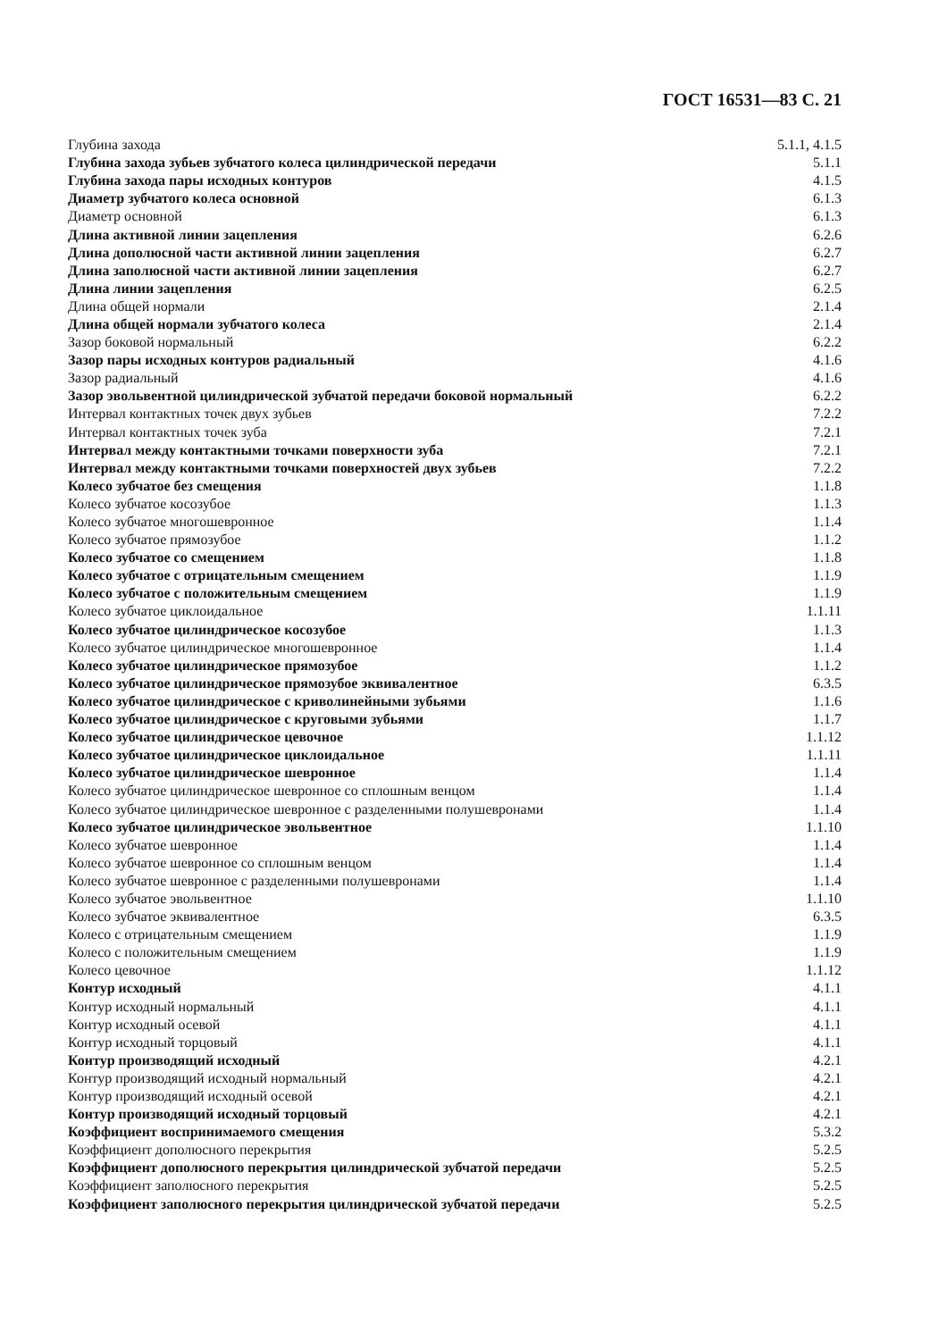ГОСТ 16531—83 С. 21
| Глубина захода | 5.1.1, 4.1.5 |
| Глубина захода зубьев зубчатого колеса цилиндрической передачи | 5.1.1 |
| Глубина захода пары исходных контуров | 4.1.5 |
| Диаметр зубчатого колеса основной | 6.1.3 |
| Диаметр основной | 6.1.3 |
| Длина активной линии зацепления | 6.2.6 |
| Длина дополюсной части активной линии зацепления | 6.2.7 |
| Длина заполюсной части активной линии зацепления | 6.2.7 |
| Длина линии зацепления | 6.2.5 |
| Длина общей нормали | 2.1.4 |
| Длина общей нормали зубчатого колеса | 2.1.4 |
| Зазор боковой нормальный | 6.2.2 |
| Зазор пары исходных контуров радиальный | 4.1.6 |
| Зазор радиальный | 4.1.6 |
| Зазор эвольвентной цилиндрической зубчатой передачи боковой нормальный | 6.2.2 |
| Интервал контактных точек двух зубьев | 7.2.2 |
| Интервал контактных точек зуба | 7.2.1 |
| Интервал между контактными точками поверхности зуба | 7.2.1 |
| Интервал между контактными точками поверхностей двух зубьев | 7.2.2 |
| Колесо зубчатое без смещения | 1.1.8 |
| Колесо зубчатое косозубое | 1.1.3 |
| Колесо зубчатое многошевронное | 1.1.4 |
| Колесо зубчатое прямозубое | 1.1.2 |
| Колесо зубчатое со смещением | 1.1.8 |
| Колесо зубчатое с отрицательным смещением | 1.1.9 |
| Колесо зубчатое с положительным смещением | 1.1.9 |
| Колесо зубчатое циклоидальное | 1.1.11 |
| Колесо зубчатое цилиндрическое косозубое | 1.1.3 |
| Колесо зубчатое цилиндрическое многошевронное | 1.1.4 |
| Колесо зубчатое цилиндрическое прямозубое | 1.1.2 |
| Колесо зубчатое цилиндрическое прямозубое эквивалентное | 6.3.5 |
| Колесо зубчатое цилиндрическое с криволинейными зубьями | 1.1.6 |
| Колесо зубчатое цилиндрическое с круговыми зубьями | 1.1.7 |
| Колесо зубчатое цилиндрическое цевочное | 1.1.12 |
| Колесо зубчатое цилиндрическое циклоидальное | 1.1.11 |
| Колесо зубчатое цилиндрическое шевронное | 1.1.4 |
| Колесо зубчатое цилиндрическое шевронное со сплошным венцом | 1.1.4 |
| Колесо зубчатое цилиндрическое шевронное с разделенными полушевронами | 1.1.4 |
| Колесо зубчатое цилиндрическое эвольвентное | 1.1.10 |
| Колесо зубчатое шевронное | 1.1.4 |
| Колесо зубчатое шевронное со сплошным венцом | 1.1.4 |
| Колесо зубчатое шевронное с разделенными полушевронами | 1.1.4 |
| Колесо зубчатое эвольвентное | 1.1.10 |
| Колесо зубчатое эквивалентное | 6.3.5 |
| Колесо с отрицательным смещением | 1.1.9 |
| Колесо с положительным смещением | 1.1.9 |
| Колесо цевочное | 1.1.12 |
| Контур исходный | 4.1.1 |
| Контур исходный нормальный | 4.1.1 |
| Контур исходный осевой | 4.1.1 |
| Контур исходный торцовый | 4.1.1 |
| Контур производящий исходный | 4.2.1 |
| Контур производящий исходный нормальный | 4.2.1 |
| Контур производящий исходный осевой | 4.2.1 |
| Контур производящий исходный торцовый | 4.2.1 |
| Коэффициент воспринимаемого смещения | 5.3.2 |
| Коэффициент дополюсного перекрытия | 5.2.5 |
| Коэффициент дополюсного перекрытия цилиндрической зубчатой передачи | 5.2.5 |
| Коэффициент заполюсного перекрытия | 5.2.5 |
| Коэффициент заполюсного перекрытия цилиндрической зубчатой передачи | 5.2.5 |